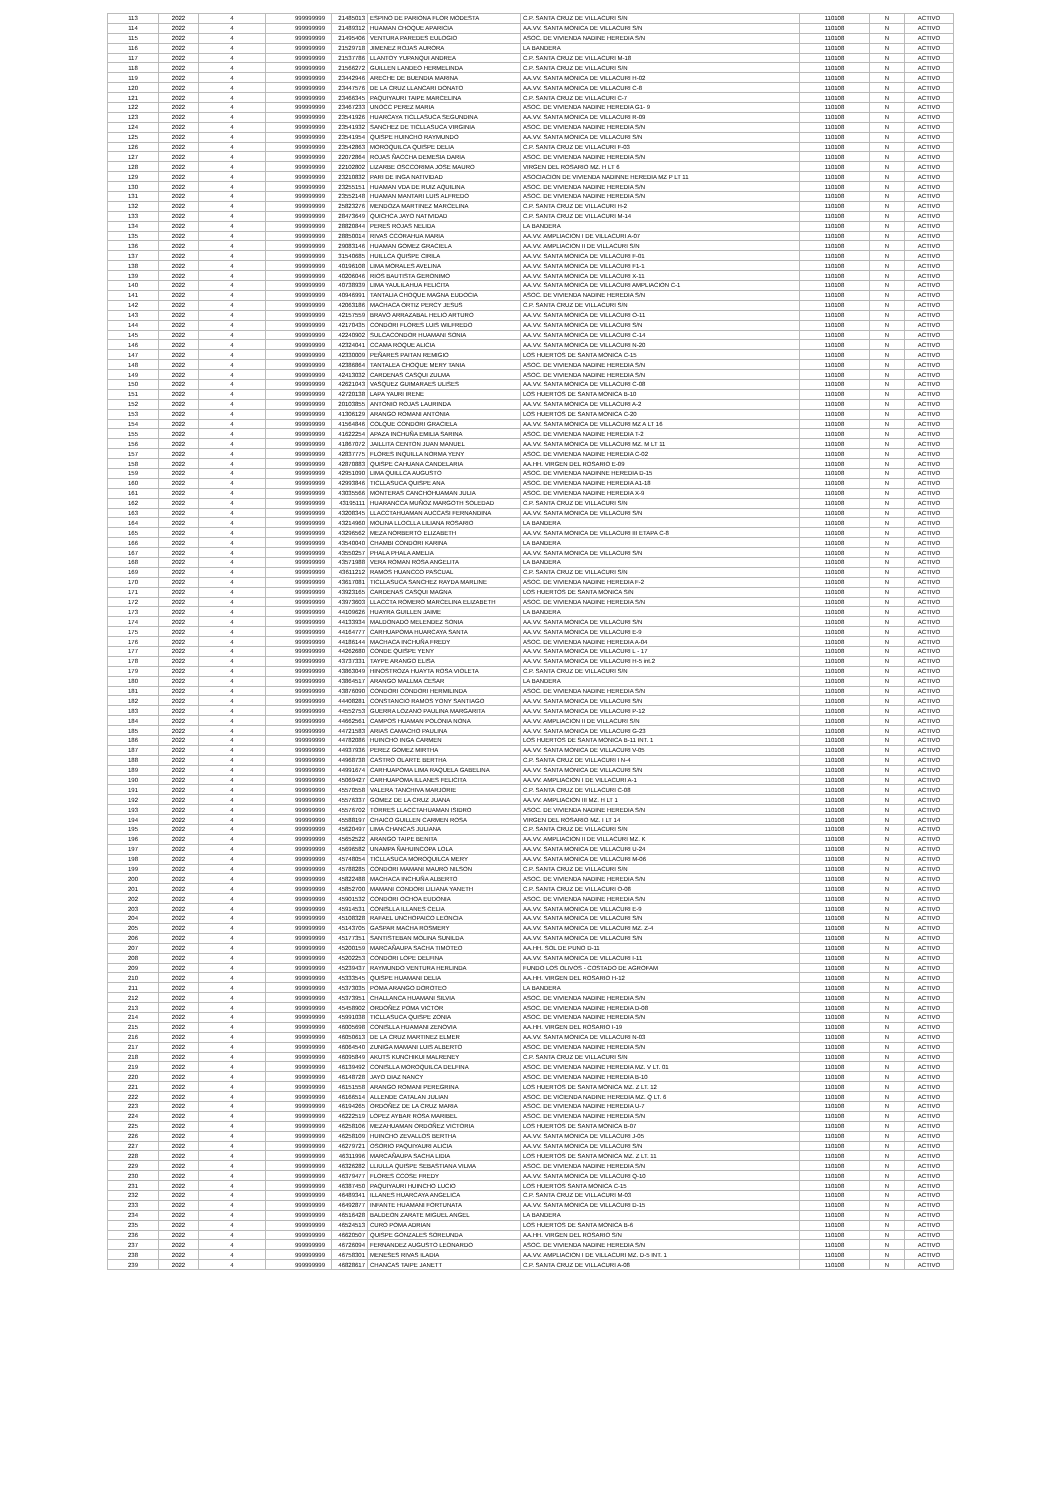| 113 | 2022 | 4 | 999999999 | 21485013 | ESPINO DE PARIONA FLOR MODESTA | C.P. SANTA CRUZ DE VILLACURI S/N | 110108 | N | ACTIVO |
| 114 | 2022 | 4 | 999999999 | 21489312 | HUAMAN CHOQUE APARICIA | AA.VV. SANTA MONICA DE VILLACURI S/N | 110108 | N | ACTIVO |
| 115 | 2022 | 4 | 999999999 | 21495406 | VENTURA PAREDES EULOGIO | ASOC. DE VIVIENDA NADINE HEREDIA S/N | 110108 | N | ACTIVO |
| 116 | 2022 | 4 | 999999999 | 21529718 | JIMENEZ ROJAS AURORA | LA BANDERA | 110108 | N | ACTIVO |
| 117 | 2022 | 4 | 999999999 | 21537786 | LLANTOY YUPANQUI ANDREA | C.P. SANTA CRUZ DE VILLACURI M-18 | 110108 | N | ACTIVO |
| 118 | 2022 | 4 | 999999999 | 21566272 | GUILLEN LANDEO HERMELINDA | C.P. SANTA CRUZ DE VILLACURI S/N | 110108 | N | ACTIVO |
| 119 | 2022 | 4 | 999999999 | 23442946 | ARECHE DE BUENDIA MARINA | AA.VV. SANTA MONICA DE VILLACURI H-02 | 110108 | N | ACTIVO |
| 120 | 2022 | 4 | 999999999 | 23447576 | DE LA CRUZ LLANCARI DONATO | AA.VV. SANTA MONICA DE VILLACURI C-8 | 110108 | N | ACTIVO |
| 121 | 2022 | 4 | 999999999 | 23466345 | PAQUIYAURI TAIPE MARCELINA | C.P. SANTA CRUZ DE VILLACURI C-7 | 110108 | N | ACTIVO |
| 122 | 2022 | 4 | 999999999 | 23467233 | UNOCC PEREZ MARIA | ASOC. DE VIVIENDA NADINE HEREDIA G1- 9 | 110108 | N | ACTIVO |
| 123 | 2022 | 4 | 999999999 | 23541926 | HUARCAYA TICLLASUCA SEGUNDINA | AA.VV. SANTA MONICA DE VILLACURI R-09 | 110108 | N | ACTIVO |
| 124 | 2022 | 4 | 999999999 | 23541932 | SANCHEZ DE TICLLASUCA VIRGINIA | ASOC. DE VIVIENDA NADINE HEREDIA S/N | 110108 | N | ACTIVO |
| 125 | 2022 | 4 | 999999999 | 23541954 | QUISPE HUINCHO RAYMUNDO | AA.VV. SANTA MONICA DE VILLACURI S/N | 110108 | N | ACTIVO |
| 126 | 2022 | 4 | 999999999 | 23542863 | MOROQUILCA QUISPE DELIA | C.P. SANTA CRUZ DE VILLACURI F-03 | 110108 | N | ACTIVO |
| 127 | 2022 | 4 | 999999999 | 22072864 | ROJAS ÑACCHA DEMESIA DARIA | ASOC. DE VIVIENDA NADINE HEREDIA S/N | 110108 | N | ACTIVO |
| 128 | 2022 | 4 | 999999999 | 22102802 | LIZARBE OSCCORIMA JOSE MAURO | VIRGEN DEL ROSARIO MZ. H LT 6 | 110108 | N | ACTIVO |
| 129 | 2022 | 4 | 999999999 | 23210832 | PARI DE INGA NATIVIDAD | ASOCIACION DE VIVIENDA NADINNE HEREDIA MZ P LT 11 | 110108 | N | ACTIVO |
| 130 | 2022 | 4 | 999999999 | 23255151 | HUAMAN VDA DE RUIZ AQUILINA | ASOC. DE VIVIENDA NADINE HEREDIA S/N | 110108 | N | ACTIVO |
| 131 | 2022 | 4 | 999999999 | 23552148 | HUAMAN MANTARI LUIS ALFREDO | ASOC. DE VIVIENDA NADINE HEREDIA S/N | 110108 | N | ACTIVO |
| 132 | 2022 | 4 | 999999999 | 25823276 | MENDOZA MARTINEZ MARCELINA | C.P. SANTA CRUZ DE VILLACURI H-2 | 110108 | N | ACTIVO |
| 133 | 2022 | 4 | 999999999 | 28473649 | QUICHCA JAYO NATIVIDAD | C.P. SANTA CRUZ DE VILLACURI M-14 | 110108 | N | ACTIVO |
| 134 | 2022 | 4 | 999999999 | 28820844 | PERES ROJAS NELIDA | LA BANDERA | 110108 | N | ACTIVO |
| 135 | 2022 | 4 | 999999999 | 28850014 | RIVAS CCORAHUA MARIA | AA.VV. AMPLIACION I DE VILLACURI A-07 | 110108 | N | ACTIVO |
| 136 | 2022 | 4 | 999999999 | 29083146 | HUAMAN GOMEZ GRACIELA | AA.VV. AMPLIACION II DE VILLACURI S/N | 110108 | N | ACTIVO |
| 137 | 2022 | 4 | 999999999 | 31540685 | HUILLCA QUISPE CIRILA | AA.VV. SANTA MONICA DE VILLACURI F-01 | 110108 | N | ACTIVO |
| 138 | 2022 | 4 | 999999999 | 40196108 | LIMA MORALES AVELINA | AA.VV. SANTA MONICA DE VILLACURI F1-1 | 110108 | N | ACTIVO |
| 139 | 2022 | 4 | 999999999 | 40206046 | RIOS BAUTISTA GERONIMO | AA.VV. SANTA MONICA DE VILLACURI X-11 | 110108 | N | ACTIVO |
| 140 | 2022 | 4 | 999999999 | 40738939 | LIMA YAULILAHUA FELICITA | AA.VV. SANTA MONICA DE VILLACURI AMPLIACION C-1 | 110108 | N | ACTIVO |
| 141 | 2022 | 4 | 999999999 | 40946991 | TANTALIA CHOQUE MAGNA EUDOCIA | ASOC. DE VIVIENDA NADINE HEREDIA S/N | 110108 | N | ACTIVO |
| 142 | 2022 | 4 | 999999999 | 42063186 | MACHACA ORTIZ PERCY JESUS | C.P. SANTA CRUZ DE VILLACURI S/N | 110108 | N | ACTIVO |
| 143 | 2022 | 4 | 999999999 | 42157559 | BRAVO ARRAZABAL HELIO ARTURO | AA.VV. SANTA MONICA DE VILLACURI O-11 | 110108 | N | ACTIVO |
| 144 | 2022 | 4 | 999999999 | 42170435 | CONDORI FLORES LUIS WILFREDO | AA.VV. SANTA MONICA DE VILLACURI S/N | 110108 | N | ACTIVO |
| 145 | 2022 | 4 | 999999999 | 42240902 | SULCACONDOR HUAMANI SONIA | AA.VV. SANTA MONICA DE VILLACURI C-14 | 110108 | N | ACTIVO |
| 146 | 2022 | 4 | 999999999 | 42324041 | CCAMA ROQUE ALICIA | AA.VV. SANTA MONICA DE VILLACURI N-20 | 110108 | N | ACTIVO |
| 147 | 2022 | 4 | 999999999 | 42330009 | PEÑARES PAITAN REMIGIO | LOS HUERTOS DE SANTA MONICA C-15 | 110108 | N | ACTIVO |
| 148 | 2022 | 4 | 999999999 | 42386864 | TANTALEA CHOQUE MERY TANIA | ASOC. DE VIVIENDA NADINE HEREDIA S/N | 110108 | N | ACTIVO |
| 149 | 2022 | 4 | 999999999 | 42413032 | CARDENAS CASQUI ZULMA | ASOC. DE VIVIENDA NADINE HEREDIA S/N | 110108 | N | ACTIVO |
| 150 | 2022 | 4 | 999999999 | 42621043 | VASQUEZ GUIMARAES ULISES | AA.VV. SANTA MONICA DE VILLACURI C-08 | 110108 | N | ACTIVO |
| 151 | 2022 | 4 | 999999999 | 42720138 | LAPA YAURI IRENE | LOS HUERTOS DE SANTA MONICA B-10 | 110108 | N | ACTIVO |
| 152 | 2022 | 4 | 999999999 | 20103855 | ANTONIO ROJAS LAURINDA | AA.VV. SANTA MONICA DE VILLACURI A-2 | 110108 | N | ACTIVO |
| 153 | 2022 | 4 | 999999999 | 41306129 | ARANGO ROMANI ANTONIA | LOS HUERTOS DE SANTA MONICA C-20 | 110108 | N | ACTIVO |
| 154 | 2022 | 4 | 999999999 | 41564846 | COLQUE CONDORI GRACIELA | AA.VV. SANTA MONICA DE VILLACURI MZ A LT 16 | 110108 | N | ACTIVO |
| 155 | 2022 | 4 | 999999999 | 41622254 | APAZA INCHUÑA EMILIA SARINA | ASOC. DE VIVIENDA NADINE HEREDIA T-2 | 110108 | N | ACTIVO |
| 156 | 2022 | 4 | 999999999 | 41867072 | JAILLITA CENTON JUAN MANUEL | AA.VV. SANTA MONICA DE VILLACURI MZ. M LT 11 | 110108 | N | ACTIVO |
| 157 | 2022 | 4 | 999999999 | 42837775 | FLORES INQUILLA NORMA YENY | ASOC. DE VIVIENDA NADINE HEREDIA C-02 | 110108 | N | ACTIVO |
| 158 | 2022 | 4 | 999999999 | 42870883 | QUISPE CAHUANA CANDELARIA | AA.HH. VIRGEN DEL ROSARIO E-09 | 110108 | N | ACTIVO |
| 159 | 2022 | 4 | 999999999 | 42951090 | LIMA QUILLCA AUGUSTO | ASOC. DE VIVIENDA NADINNE HEREDIA D-15 | 110108 | N | ACTIVO |
| 160 | 2022 | 4 | 999999999 | 42993846 | TICLLASUCA QUISPE ANA | ASOC. DE VIVIENDA NADINE HEREDIA A1-18 | 110108 | N | ACTIVO |
| 161 | 2022 | 4 | 999999999 | 43035566 | MONTERAS CANCHOHUAMAN JULIA | ASOC. DE VIVIENDA NADINE HEREDIA X-9 | 110108 | N | ACTIVO |
| 162 | 2022 | 4 | 999999999 | 43195111 | HUARANCCA MUÑOZ MARGOTH SOLEDAD | C.P. SANTA CRUZ DE VILLACURI S/N | 110108 | N | ACTIVO |
| 163 | 2022 | 4 | 999999999 | 43208345 | LLACCTAHUAMAN AUCCASI FERNANDINA | AA.VV. SANTA MONICA DE VILLACURI S/N | 110108 | N | ACTIVO |
| 164 | 2022 | 4 | 999999999 | 43214960 | MOLINA LLOCLLA LILIANA ROSARIO | LA BANDERA | 110108 | N | ACTIVO |
| 165 | 2022 | 4 | 999999999 | 43296562 | MEZA NORBERTO ELIZABETH | AA.VV. SANTA MONICA DE VILLACURI III ETAPA C-8 | 110108 | N | ACTIVO |
| 166 | 2022 | 4 | 999999999 | 43540040 | CHAMBI CONDORI KARINA | LA BANDERA | 110108 | N | ACTIVO |
| 167 | 2022 | 4 | 999999999 | 43550257 | PHALA PHALA AMELIA | AA.VV. SANTA MONICA DE VILLACURI S/N | 110108 | N | ACTIVO |
| 168 | 2022 | 4 | 999999999 | 43571988 | VERA ROMAN ROSA ANGELITA | LA BANDERA | 110108 | N | ACTIVO |
| 169 | 2022 | 4 | 999999999 | 43611212 | RAMOS HUANCCO PASCUAL | C.P. SANTA CRUZ DE VILLACURI S/N | 110108 | N | ACTIVO |
| 170 | 2022 | 4 | 999999999 | 43617081 | TICLLASUCA SANCHEZ RAYDA MARLINE | ASOC. DE VIVIENDA NADINE HEREDIA F-2 | 110108 | N | ACTIVO |
| 171 | 2022 | 4 | 999999999 | 43923165 | CARDENAS CASQUI MAGNA | LOS HUERTOS DE SANTA MONICA S/N | 110108 | N | ACTIVO |
| 172 | 2022 | 4 | 999999999 | 43973603 | LLACCTA ROMERO MARCELINA ELIZABETH | ASOC. DE VIVIENDA NADINE HEREDIA S/N | 110108 | N | ACTIVO |
| 173 | 2022 | 4 | 999999999 | 44109626 | HUAYRA GUILLEN JAIME | LA BANDERA | 110108 | N | ACTIVO |
| 174 | 2022 | 4 | 999999999 | 44133934 | MALDONADO MELENDEZ SONIA | AA.VV. SANTA MONICA DE VILLACURI S/N | 110108 | N | ACTIVO |
| 175 | 2022 | 4 | 999999999 | 44164777 | CARHUAPOMA HUARCAYA SANTA | AA.VV. SANTA MONICA DE VILLACURI E-9 | 110108 | N | ACTIVO |
| 176 | 2022 | 4 | 999999999 | 44186144 | MACHACA INCHUÑA FREDY | ASOC. DE VIVIENDA NADINE HEREDIA A-04 | 110108 | N | ACTIVO |
| 177 | 2022 | 4 | 999999999 | 44262680 | CONDE QUISPE YENY | AA.VV. SANTA MONICA DE VILLACURI L - 17 | 110108 | N | ACTIVO |
| 178 | 2022 | 4 | 999999999 | 43737331 | TAYPE ARANGO ELISA | AA.VV. SANTA MONICA DE VILLACURI H-5 int.2 | 110108 | N | ACTIVO |
| 179 | 2022 | 4 | 999999999 | 43863049 | HINOSTROZA HUAYTA ROSA VIOLETA | C.P. SANTA CRUZ DE VILLACURI S/N | 110108 | N | ACTIVO |
| 180 | 2022 | 4 | 999999999 | 43864517 | ARANGO MALLMA CESAR | LA BANDERA | 110108 | N | ACTIVO |
| 181 | 2022 | 4 | 999999999 | 43876090 | CONDORI CONDORI HERMILINDA | ASOC. DE VIVIENDA NADINE HEREDIA S/N | 110108 | N | ACTIVO |
| 182 | 2022 | 4 | 999999999 | 44408281 | CONSTANCIO RAMOS YONY SANTIAGO | AA.VV. SANTA MONICA DE VILLACURI S/N | 110108 | N | ACTIVO |
| 183 | 2022 | 4 | 999999999 | 44552753 | GUERRA LOZANO PAULINA MARGARITA | AA.VV. SANTA MONICA DE VILLACURI P-12 | 110108 | N | ACTIVO |
| 184 | 2022 | 4 | 999999999 | 44662561 | CAMPOS HUAMAN POLONIA NONA | AA.VV. AMPLIACION II DE VILLACURI S/N | 110108 | N | ACTIVO |
| 185 | 2022 | 4 | 999999999 | 44721583 | ARIAS CAMACHO PAULINA | AA.VV. SANTA MONICA DE VILLACURI G-23 | 110108 | N | ACTIVO |
| 186 | 2022 | 4 | 999999999 | 44782086 | HUINCHO INGA CARMEN | LOS HUERTOS DE SANTA MONICA B-11 INT. 1 | 110108 | N | ACTIVO |
| 187 | 2022 | 4 | 999999999 | 44937936 | PEREZ GOMEZ MIRTHA | AA.VV. SANTA MONICA DE VILLACURI V-05 | 110108 | N | ACTIVO |
| 188 | 2022 | 4 | 999999999 | 44968738 | CASTRO OLARTE BERTHA | C.P. SANTA CRUZ DE VILLACURI I N-4 | 110108 | N | ACTIVO |
| 189 | 2022 | 4 | 999999999 | 44991674 | CARHUAPOMA LIMA RAQUELA GABELINA | AA.VV. SANTA MONICA DE VILLACURI S/N | 110108 | N | ACTIVO |
| 190 | 2022 | 4 | 999999999 | 45069427 | CARHUAPOMA ILLANES FELICITA | AA.VV. AMPLIACION I DE VILLACURI A-1 | 110108 | N | ACTIVO |
| 191 | 2022 | 4 | 999999999 | 45570558 | VALERA TANCHIVA MARJORIE | C.P. SANTA CRUZ DE VILLACURI C-08 | 110108 | N | ACTIVO |
| 192 | 2022 | 4 | 999999999 | 45576337 | GOMEZ DE LA CRUZ JUANA | AA.VV. AMPLIACION III MZ. H LT 1 | 110108 | N | ACTIVO |
| 193 | 2022 | 4 | 999999999 | 45576702 | TORRES LLACCTAHUAMAN ISIDRO | ASOC. DE VIVIENDA NADINE HEREDIA S/N | 110108 | N | ACTIVO |
| 194 | 2022 | 4 | 999999999 | 45588197 | CHAICO GUILLEN CARMEN ROSA | VIRGEN DEL ROSARIO MZ. I LT 14 | 110108 | N | ACTIVO |
| 195 | 2022 | 4 | 999999999 | 45620497 | LIMA CHANCAS JULIANA | C.P. SANTA CRUZ DE VILLACURI S/N | 110108 | N | ACTIVO |
| 196 | 2022 | 4 | 999999999 | 45652522 | ARANGO TAIPE BENITA | AA.VV. AMPLIACION II DE VILLACURI MZ. K | 110108 | N | ACTIVO |
| 197 | 2022 | 4 | 999999999 | 45696582 | UNAMPA ÑAHUINCOPA LOLA | AA.VV. SANTA MONICA DE VILLACURI U-24 | 110108 | N | ACTIVO |
| 198 | 2022 | 4 | 999999999 | 45748054 | TICLLASUCA MOROQUILCA MERY | AA.VV. SANTA MONICA DE VILLACURI M-06 | 110108 | N | ACTIVO |
| 199 | 2022 | 4 | 999999999 | 45788285 | CONDORI MAMANI MAURO NILSON | C.P. SANTA CRUZ DE VILLACURI S/N | 110108 | N | ACTIVO |
| 200 | 2022 | 4 | 999999999 | 45822488 | MACHACA INCHUÑA ALBERTO | ASOC. DE VIVIENDA NADINE HEREDIA S/N | 110108 | N | ACTIVO |
| 201 | 2022 | 4 | 999999999 | 45852700 | MAMANI CONDORI LILIANA YANETH | C.P. SANTA CRUZ DE VILLACURI O-08 | 110108 | N | ACTIVO |
| 202 | 2022 | 4 | 999999999 | 45901532 | CONDORI OCHOA EUDONIA | ASOC. DE VIVIENDA NADINE HEREDIA S/N | 110108 | N | ACTIVO |
| 203 | 2022 | 4 | 999999999 | 45914531 | CONISLLA ILLANES CELIA | AA.VV. SANTA MONICA DE VILLACURI E-9 | 110108 | N | ACTIVO |
| 204 | 2022 | 4 | 999999999 | 45108328 | RAFAEL UNCHOPAICO LEONCIA | AA.VV. SANTA MONICA DE VILLACURI S/N | 110108 | N | ACTIVO |
| 205 | 2022 | 4 | 999999999 | 45143705 | GASPAR MACHA ROSMERY | AA.VV. SANTA MONICA DE VILLACURI MZ. Z-4 | 110108 | N | ACTIVO |
| 206 | 2022 | 4 | 999999999 | 45177351 | SANTISTEBAN MOLINA SUNILDA | AA.VV. SANTA MONICA DE VILLACURI S/N | 110108 | N | ACTIVO |
| 207 | 2022 | 4 | 999999999 | 45200159 | MARCAÑAUPA SACHA TIMOTEO | AA.HH. SOL DE PUNO D-11 | 110108 | N | ACTIVO |
| 208 | 2022 | 4 | 999999999 | 45202253 | CONDORI LOPE DELFINA | AA.VV. SANTA MONICA DE VILLACURI I-11 | 110108 | N | ACTIVO |
| 209 | 2022 | 4 | 999999999 | 45239437 | RAYMUNDO VENTURA HERLINDA | FUNDO LOS OLIVOS - COSTADO DE AGROFAM | 110108 | N | ACTIVO |
| 210 | 2022 | 4 | 999999999 | 45333545 | QUISPE HUAMANI DELIA | AA.HH. VIRGEN DEL ROSARIO H-12 | 110108 | N | ACTIVO |
| 211 | 2022 | 4 | 999999999 | 45373035 | POMA ARANGO DOROTEO | LA BANDERA | 110108 | N | ACTIVO |
| 212 | 2022 | 4 | 999999999 | 45373951 | CHALLANCA HUAMANI SILVIA | ASOC. DE VIVIENDA NADINE HEREDIA S/N | 110108 | N | ACTIVO |
| 213 | 2022 | 4 | 999999999 | 45458902 | ORDOÑEZ POMA VICTOR | ASOC. DE VIVIENDA NADINE HEREDIA D-08 | 110108 | N | ACTIVO |
| 214 | 2022 | 4 | 999999999 | 45991038 | TICLLASUCA QUISPE ZONIA | ASOC. DE VIVIENDA NADINE HEREDIA S/N | 110108 | N | ACTIVO |
| 215 | 2022 | 4 | 999999999 | 46005698 | CONISLLA HUAMANI ZENOVIA | AA.HH. VIRGEN DEL ROSARIO I-19 | 110108 | N | ACTIVO |
| 216 | 2022 | 4 | 999999999 | 46050613 | DE LA CRUZ MARTINEZ ELMER | AA.VV. SANTA MONICA DE VILLACURI N-03 | 110108 | N | ACTIVO |
| 217 | 2022 | 4 | 999999999 | 46064540 | ZUNIGA MAMANI LUIS ALBERTO | ASOC. DE VIVIENDA NADINE HEREDIA S/N | 110108 | N | ACTIVO |
| 218 | 2022 | 4 | 999999999 | 46095849 | AKUTS KUNCHIKUI MALRENEY | C.P. SANTA CRUZ DE VILLACURI S/N | 110108 | N | ACTIVO |
| 219 | 2022 | 4 | 999999999 | 46139492 | CONISLLA MOROQUILCA DELFINA | ASOC. DE VIVIENDA NADINE HEREDIA MZ. V LT. 01 | 110108 | N | ACTIVO |
| 220 | 2022 | 4 | 999999999 | 46148728 | JAYO DIAZ NANCY | ASOC. DE VIVIENDA NADINE HEREDIA B-10 | 110108 | N | ACTIVO |
| 221 | 2022 | 4 | 999999999 | 46151558 | ARANGO ROMANI PEREGRINA | LOS HUERTOS DE SANTA MONICA MZ. Z LT. 12 | 110108 | N | ACTIVO |
| 222 | 2022 | 4 | 999999999 | 46166514 | ALLENDE CATALAN JULIAN | ASOC. DE VICIENDA NADINE HEREDIA MZ. Q LT. 6 | 110108 | N | ACTIVO |
| 223 | 2022 | 4 | 999999999 | 46194265 | ORDOÑEZ DE LA CRUZ MARIA | ASOC. DE VIVIENDA NADINE HEREDIA U-7 | 110108 | N | ACTIVO |
| 224 | 2022 | 4 | 999999999 | 46222519 | LOPEZ AYBAR ROSA MARIBEL | ASOC. DE VIVIENDA NADINE HEREDIA S/N | 110108 | N | ACTIVO |
| 225 | 2022 | 4 | 999999999 | 46258106 | MEZAHUAMAN ORDOÑEZ VICTORIA | LOS HUERTOS DE SANTA MONICA B-07 | 110108 | N | ACTIVO |
| 226 | 2022 | 4 | 999999999 | 46258109 | HUINCHO ZEVALLOS BERTHA | AA.VV. SANTA MONICA DE VILLACURI J-05 | 110108 | N | ACTIVO |
| 227 | 2022 | 4 | 999999999 | 46279721 | OSORIO PAQUIYAURI ALICIA | AA.VV. SANTA MONICA DE VILLACURI S/N | 110108 | N | ACTIVO |
| 228 | 2022 | 4 | 999999999 | 46311996 | MARCAÑAUPA SACHA LIDIA | LOS HUERTOS DE SANTA MONICA MZ. Z LT. 11 | 110108 | N | ACTIVO |
| 229 | 2022 | 4 | 999999999 | 46326282 | LLIULLA QUISPE SEBASTIANA VILMA | ASOC. DE VIVIENDA NADINE HEREDIA S/N | 110108 | N | ACTIVO |
| 230 | 2022 | 4 | 999999999 | 46379477 | FLORES CCOSE FREDY | AA.VV. SANTA MONICA DE VILLACURI Q-10 | 110108 | N | ACTIVO |
| 231 | 2022 | 4 | 999999999 | 46387450 | PAQUIYAURI HUINCHO LUCIO | LOS HUERTOS SANTA MONICA C-15 | 110108 | N | ACTIVO |
| 232 | 2022 | 4 | 999999999 | 46489341 | ILLANES HUARCAYA ANGELICA | C.P. SANTA CRUZ DE VILLACURI M-03 | 110108 | N | ACTIVO |
| 233 | 2022 | 4 | 999999999 | 46492877 | INFANTE HUAMANI FORTUNATA | AA.VV. SANTA MONICA DE VILLACURI D-15 | 110108 | N | ACTIVO |
| 234 | 2022 | 4 | 999999999 | 46516428 | BALDEON ZARATE MIGUEL ANGEL | LA BANDERA | 110108 | N | ACTIVO |
| 235 | 2022 | 4 | 999999999 | 46524513 | CURO POMA ADRIAN | LOS HUERTOS DE SANTA MONICA B-6 | 110108 | N | ACTIVO |
| 236 | 2022 | 4 | 999999999 | 46620507 | QUISPE GONZALES SOREUNDA | AA.HH. VIRGEN DEL ROSARIO S/N | 110108 | N | ACTIVO |
| 237 | 2022 | 4 | 999999999 | 46726094 | FERNANDEZ AUGUSTO LEONARDO | ASOC. DE VIVIENDA NADINE HEREDIA S/N | 110108 | N | ACTIVO |
| 238 | 2022 | 4 | 999999999 | 46758301 | MENESES RIVAS ILADIA | AA.VV. AMPLIACION I DE VILLACURI MZ. D-5 INT. 1 | 110108 | N | ACTIVO |
| 239 | 2022 | 4 | 999999999 | 46828617 | CHANCAS TAIPE JANETT | C.P. SANTA CRUZ DE VILLACURI A-08 | 110108 | N | ACTIVO |